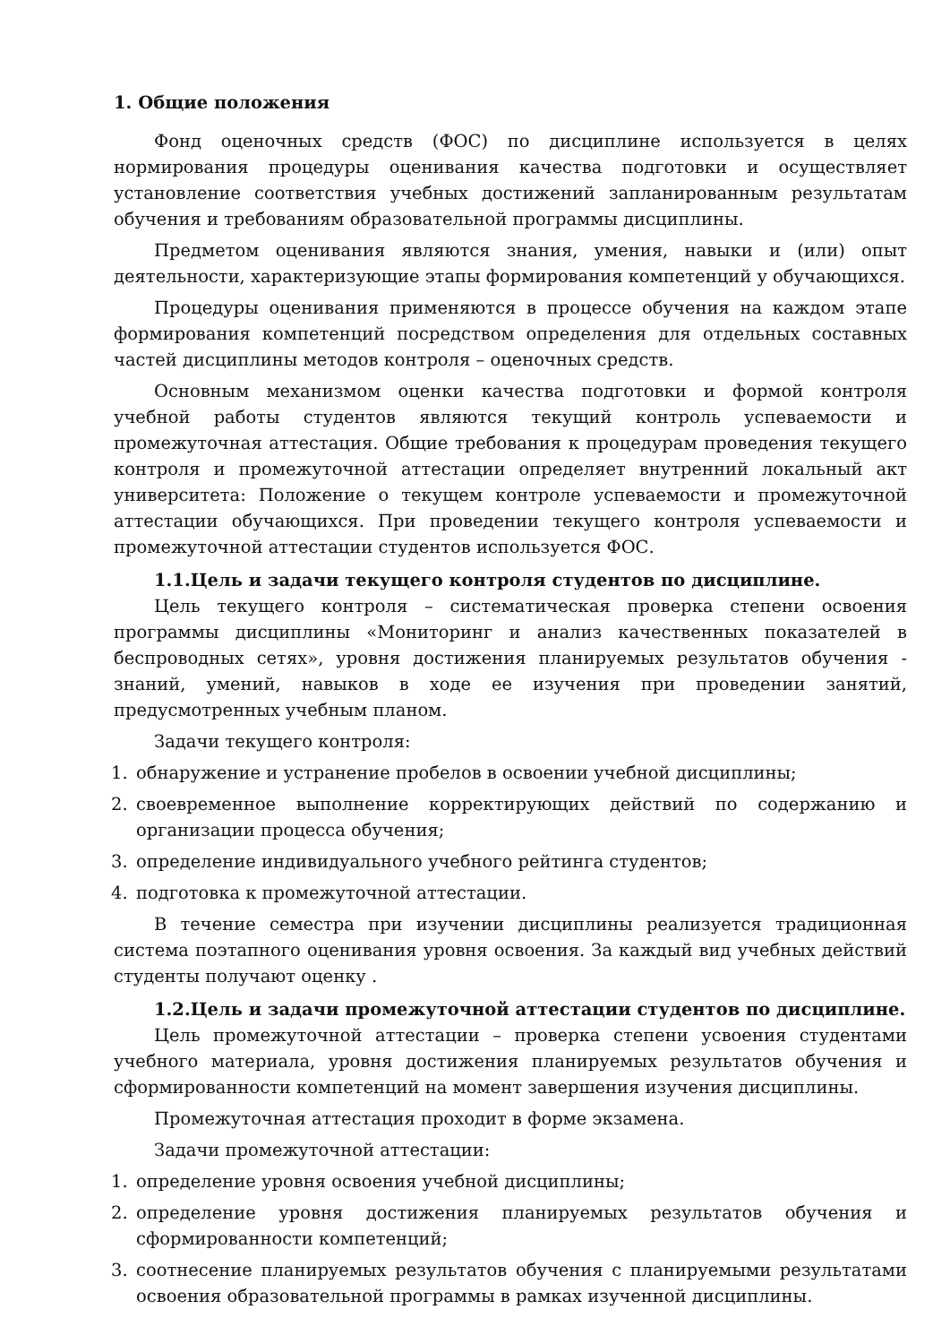1. Общие положения
Фонд оценочных средств (ФОС) по дисциплине используется в целях нормирования процедуры оценивания качества подготовки и осуществляет установление соответствия учебных достижений запланированным результатам обучения и требованиям образовательной программы дисциплины.
Предметом оценивания являются знания, умения, навыки и (или) опыт деятельности, характеризующие этапы формирования компетенций у обучающихся.
Процедуры оценивания применяются в процессе обучения на каждом этапе формирования компетенций посредством определения для отдельных составных частей дисциплины методов контроля – оценочных средств.
Основным механизмом оценки качества подготовки и формой контроля учебной работы студентов являются текущий контроль успеваемости и промежуточная аттестация. Общие требования к процедурам проведения текущего контроля и промежуточной аттестации определяет внутренний локальный акт университета: Положение о текущем контроле успеваемости и промежуточной аттестации обучающихся. При проведении текущего контроля успеваемости и промежуточной аттестации студентов используется ФОС.
1.1.Цель и задачи текущего контроля студентов по дисциплине.
Цель текущего контроля – систематическая проверка степени освоения программы дисциплины «Мониторинг и анализ качественных показателей в беспроводных сетях», уровня достижения планируемых результатов обучения - знаний, умений, навыков в ходе ее изучения при проведении занятий, предусмотренных учебным планом.
Задачи текущего контроля:
1. обнаружение и устранение пробелов в освоении учебной дисциплины;
2. своевременное выполнение корректирующих действий по содержанию и организации процесса обучения;
3. определение индивидуального учебного рейтинга студентов;
4. подготовка к промежуточной аттестации.
В течение семестра при изучении дисциплины реализуется традиционная система поэтапного оценивания уровня освоения. За каждый вид учебных действий студенты получают оценку .
1.2.Цель и задачи промежуточной аттестации студентов по дисциплине.
Цель промежуточной аттестации – проверка степени усвоения студентами учебного материала, уровня достижения планируемых результатов обучения и сформированности компетенций на момент завершения изучения дисциплины.
Промежуточная аттестация проходит в форме экзамена.
Задачи промежуточной аттестации:
1. определение уровня освоения учебной дисциплины;
2. определение уровня достижения планируемых результатов обучения и сформированности компетенций;
3. соотнесение планируемых результатов обучения с планируемыми результатами освоения образовательной программы в рамках изученной дисциплины.